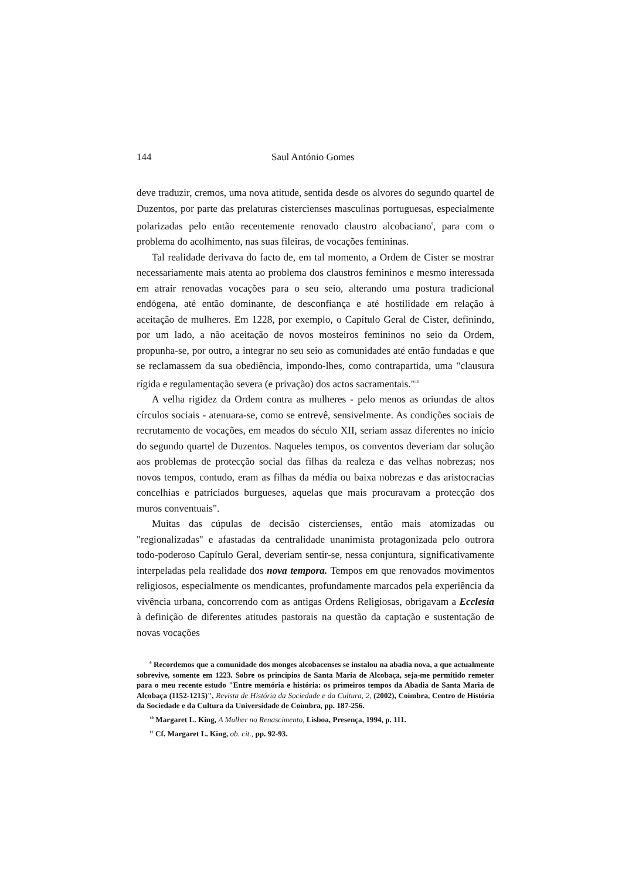144 Saul António Gomes
deve traduzir, cremos, uma nova atitude, sentida desde os alvores do segundo quartel de Duzentos, por parte das prelaturas cistercienses masculinas portuguesas, especialmente polarizadas pelo então recentemente renovado claustro alcobaciano<sup>9</sup>, para com o problema do acolhimento, nas suas fileiras, de vocações femininas.
Tal realidade derivava do facto de, em tal momento, a Ordem de Cister se mostrar necessariamente mais atenta ao problema dos claustros femininos e mesmo interessada em atrair renovadas vocações para o seu seio, alterando uma postura tradicional endógena, até então dominante, de desconfiança e até hostilidade em relação à aceitação de mulheres. Em 1228, por exemplo, o Capítulo Geral de Cister, definindo, por um lado, a não aceitação de novos mosteiros femininos no seio da Ordem, propunha-se, por outro, a integrar no seu seio as comunidades até então fundadas e que se reclamassem da sua obediência, impondo-lhes, como contrapartida, uma "clausura rígida e regulamentação severa (e privação) dos actos sacramentais."<sup>10</sup>
A velha rigidez da Ordem contra as mulheres - pelo menos as oriundas de altos círculos sociais - atenuara-se, como se entrevê, sensivelmente. As condições sociais de recrutamento de vocações, em meados do século XII, seriam assaz diferentes no início do segundo quartel de Duzentos. Naqueles tempos, os conventos deveriam dar solução aos problemas de protecção social das filhas da realeza e das velhas nobrezas; nos novos tempos, contudo, eram as filhas da média ou baixa nobrezas e das aristocracias concelhias e patriciados burgueses, aquelas que mais procuravam a protecção dos muros conventuais".
Muitas das cúpulas de decisão cistercienses, então mais atomizadas ou "regionalizadas" e afastadas da centralidade unanimista protagonizada pelo outrora todo-poderoso Capítulo Geral, deveriam sentir-se, nessa conjuntura, significativamente interpeladas pela realidade dos nova tempora. Tempos em que renovados movimentos religiosos, especialmente os mendicantes, profundamente marcados pela experiência da vivência urbana, concorrendo com as antigas Ordens Religiosas, obrigavam a Ecclesia à definição de diferentes atitudes pastorais na questão da captação e sustentação de novas vocações
<sup>9</sup> Recordemos que a comunidade dos monges alcobacenses se instalou na abadia nova, a que actualmente sobrevive, somente em 1223. Sobre os princípios de Santa Maria de Alcobaça, seja-me permitido remeter para o meu recente estudo "Entre memória e história: os primeiros tempos da Abadia de Santa Maria de Alcobaça (1152-1215)", Revista de História da Sociedade e da Cultura, 2, (2002), Coimbra, Centro de História da Sociedade e da Cultura da Universidade de Coimbra, pp. 187-256.
<sup>10</sup> Margaret L. King, A Mulher no Renascimento, Lisboa, Presença, 1994, p. 111.
<sup>11</sup> Cf. Margaret L. King, ob. cit., pp. 92-93.